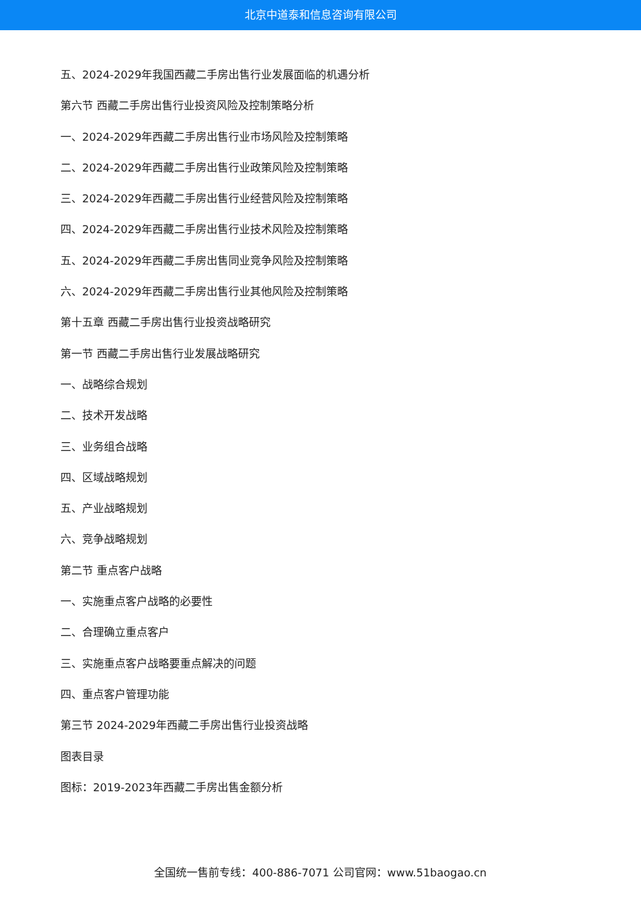北京中道泰和信息咨询有限公司
五、2024-2029年我国西藏二手房出售行业发展面临的机遇分析
第六节 西藏二手房出售行业投资风险及控制策略分析
一、2024-2029年西藏二手房出售行业市场风险及控制策略
二、2024-2029年西藏二手房出售行业政策风险及控制策略
三、2024-2029年西藏二手房出售行业经营风险及控制策略
四、2024-2029年西藏二手房出售行业技术风险及控制策略
五、2024-2029年西藏二手房出售同业竞争风险及控制策略
六、2024-2029年西藏二手房出售行业其他风险及控制策略
第十五章 西藏二手房出售行业投资战略研究
第一节 西藏二手房出售行业发展战略研究
一、战略综合规划
二、技术开发战略
三、业务组合战略
四、区域战略规划
五、产业战略规划
六、竞争战略规划
第二节 重点客户战略
一、实施重点客户战略的必要性
二、合理确立重点客户
三、实施重点客户战略要重点解决的问题
四、重点客户管理功能
第三节 2024-2029年西藏二手房出售行业投资战略
图表目录
图标：2019-2023年西藏二手房出售金额分析
全国统一售前专线：400-886-7071 公司官网：www.51baogao.cn